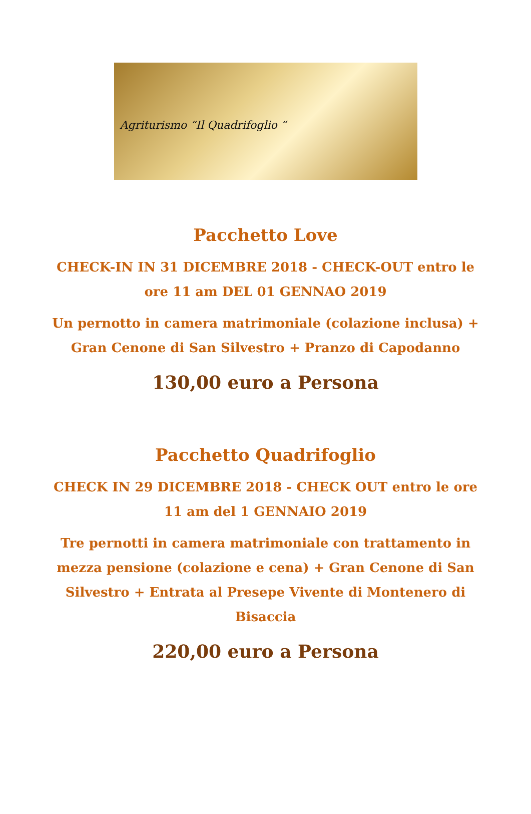Agriturismo “Il Quadrifoglio “
Pacchetto Love
CHECK-IN IN 31 DICEMBRE 2018 - CHECK-OUT entro le ore 11 am DEL 01 GENNAO 2019
Un pernotto in camera matrimoniale (colazione inclusa) + Gran Cenone di San Silvestro + Pranzo di Capodanno
130,00 euro a Persona
Pacchetto Quadrifoglio
CHECK IN 29 DICEMBRE 2018 - CHECK OUT entro le ore 11 am del 1 GENNAIO 2019
Tre pernotti in camera matrimoniale con trattamento in mezza pensione (colazione e cena) + Gran Cenone di San Silvestro + Entrata al Presepe Vivente di Montenero di Bisaccia
220,00 euro a Persona